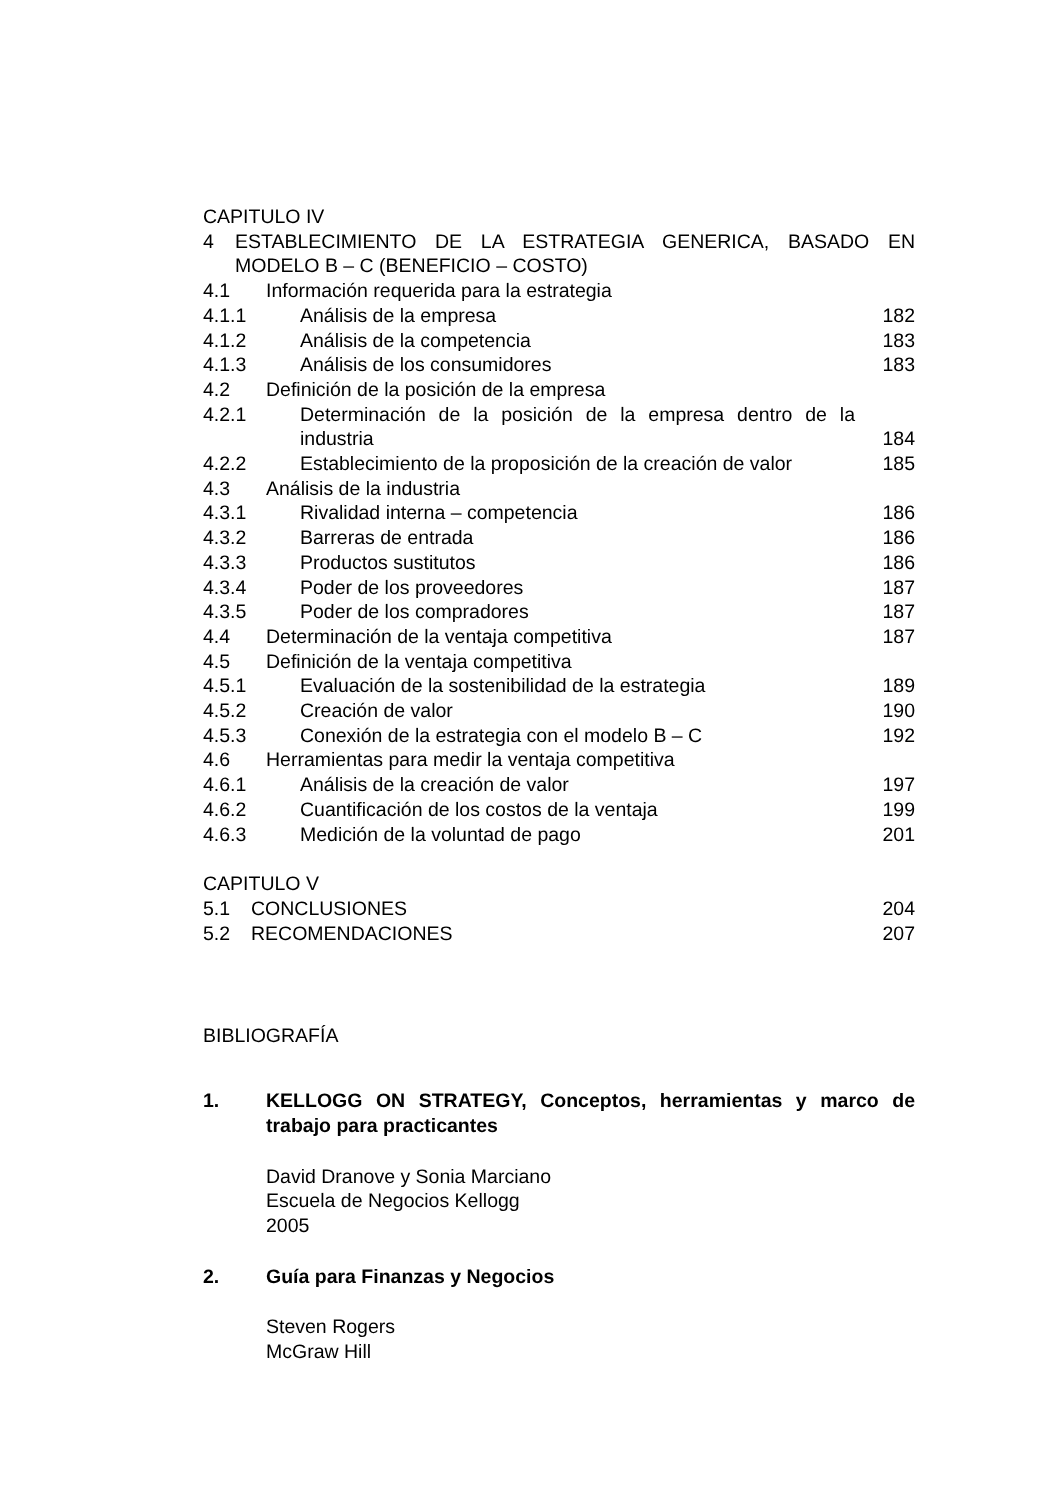CAPITULO IV
4 ESTABLECIMIENTO DE LA ESTRATEGIA GENERICA, BASADO EN MODELO B – C (BENEFICIO – COSTO)
4.1 Información requerida para la estrategia
4.1.1 Análisis de la empresa 182
4.1.2 Análisis de la competencia 183
4.1.3 Análisis de los consumidores 183
4.2 Definición de la posición de la empresa
4.2.1 Determinación de la posición de la empresa dentro de la industria
184
4.2.2 Establecimiento de la proposición de la creación de valor
185
4.3 Análisis de la industria
4.3.1 Rivalidad interna – competencia
186
4.3.2 Barreras de entrada 186
4.3.3 Productos sustitutos 186
4.3.4 Poder de los proveedores 187
4.3.5 Poder de los compradores 187
4.4 Determinación de la ventaja competitiva
187
4.5 Definición de la ventaja competitiva
4.5.1 Evaluación de la sostenibilidad de la estrategia
189
4.5.2 Creación de valor 190
4.5.3 Conexión de la estrategia con el modelo B – C
192
4.6 Herramientas para medir la ventaja competitiva
4.6.1 Análisis de la creación de valor
197
4.6.2 Cuantificación de los costos de la ventaja
199
4.6.3 Medición de la voluntad de pago
201
CAPITULO V
5.1 CONCLUSIONES 204
5.2 RECOMENDACIONES 207
BIBLIOGRAFÍA
1. KELLOGG ON STRATEGY, Conceptos, herramientas y marco de trabajo para practicantes
David Dranove y Sonia Marciano
Escuela de Negocios Kellogg
2005
2. Guía para Finanzas y Negocios
Steven Rogers
McGraw Hill